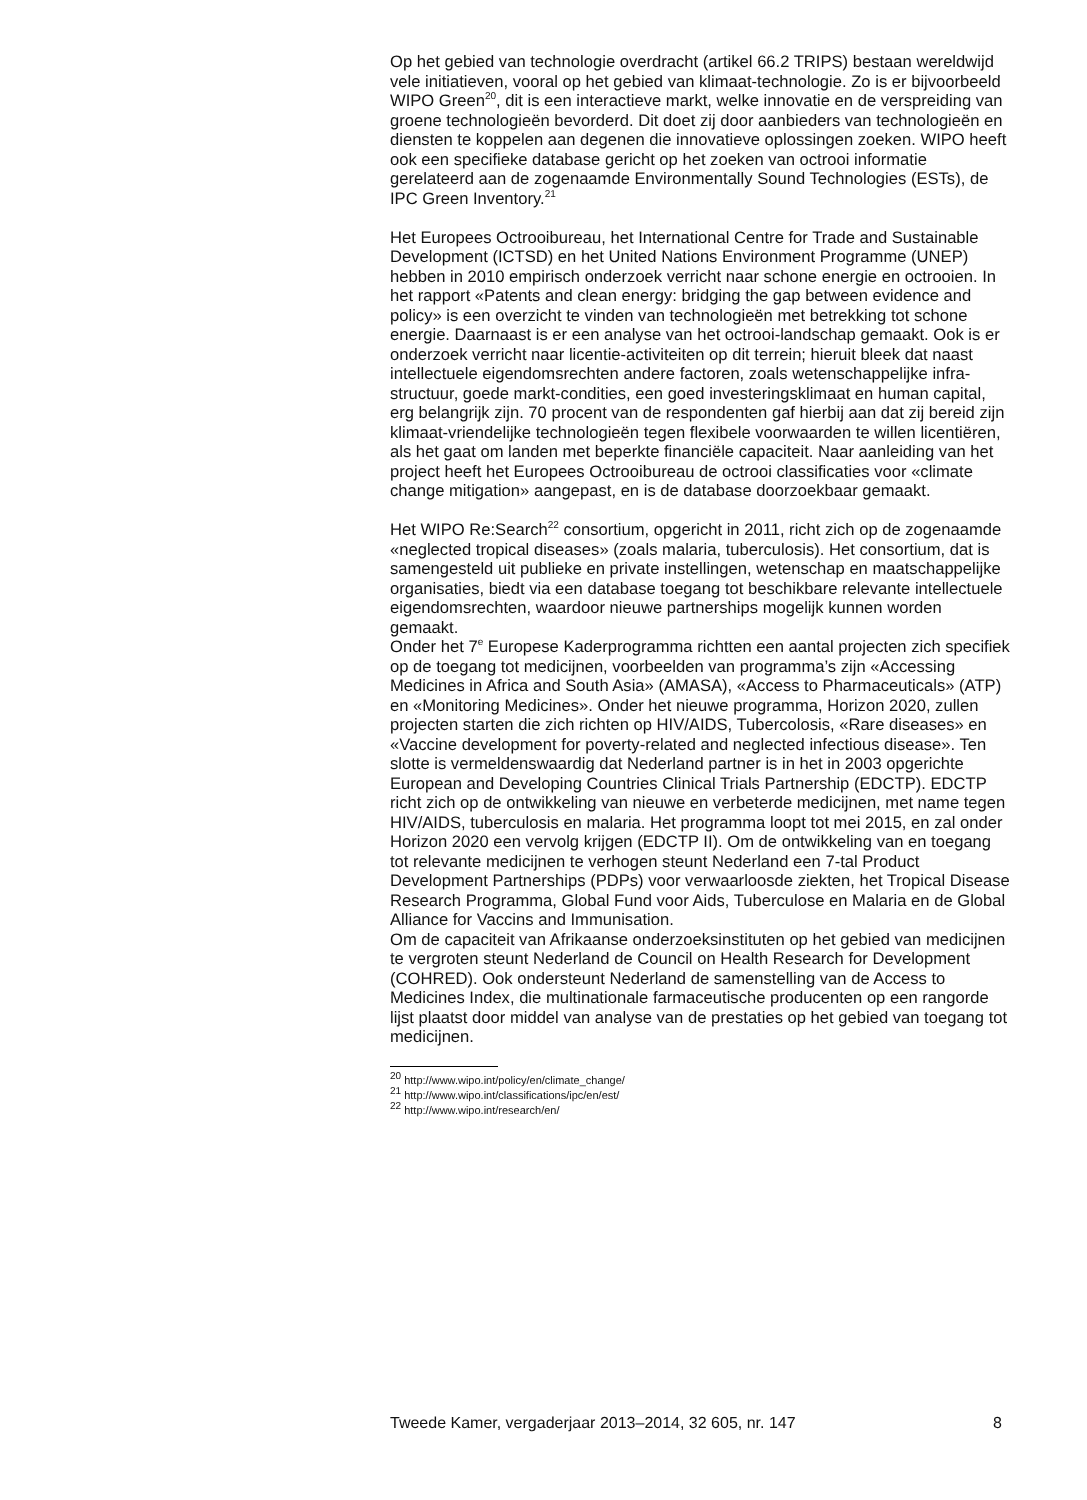Op het gebied van technologie overdracht (artikel 66.2 TRIPS) bestaan wereldwijd vele initiatieven, vooral op het gebied van klimaat-technologie. Zo is er bijvoorbeeld WIPO Green<sup>20</sup>, dit is een interactieve markt, welke innovatie en de verspreiding van groene technologieën bevorderd. Dit doet zij door aanbieders van technologieën en diensten te koppelen aan degenen die innovatieve oplossingen zoeken. WIPO heeft ook een specifieke database gericht op het zoeken van octrooi informatie gerelateerd aan de zogenaamde Environmentally Sound Technologies (ESTs), de IPC Green Inventory.<sup>21</sup>
Het Europees Octrooibureau, het International Centre for Trade and Sustainable Development (ICTSD) en het United Nations Environment Programme (UNEP) hebben in 2010 empirisch onderzoek verricht naar schone energie en octrooien. In het rapport «Patents and clean energy: bridging the gap between evidence and policy» is een overzicht te vinden van technologieën met betrekking tot schone energie. Daarnaast is er een analyse van het octrooi-landschap gemaakt. Ook is er onderzoek verricht naar licentie-activiteiten op dit terrein; hieruit bleek dat naast intellectuele eigendomsrechten andere factoren, zoals wetenschappelijke infra-structuur, goede markt-condities, een goed investeringsklimaat en human capital, erg belangrijk zijn. 70 procent van de respondenten gaf hierbij aan dat zij bereid zijn klimaat-vriendelijke technologieën tegen flexibele voorwaarden te willen licentiëren, als het gaat om landen met beperkte financiële capaciteit. Naar aanleiding van het project heeft het Europees Octrooibureau de octrooi classificaties voor «climate change mitigation» aangepast, en is de database doorzoekbaar gemaakt.
Het WIPO Re:Search<sup>22</sup> consortium, opgericht in 2011, richt zich op de zogenaamde «neglected tropical diseases» (zoals malaria, tuberculosis). Het consortium, dat is samengesteld uit publieke en private instellingen, wetenschap en maatschappelijke organisaties, biedt via een database toegang tot beschikbare relevante intellectuele eigendomsrechten, waardoor nieuwe partnerships mogelijk kunnen worden gemaakt.
Onder het 7<sup>e</sup> Europese Kaderprogramma richtten een aantal projecten zich specifiek op de toegang tot medicijnen, voorbeelden van programma’s zijn «Accessing Medicines in Africa and South Asia» (AMASA), «Access to Pharmaceuticals» (ATP) en «Monitoring Medicines». Onder het nieuwe programma, Horizon 2020, zullen projecten starten die zich richten op HIV/AIDS, Tubercolosis, «Rare diseases» en «Vaccine development for poverty-related and neglected infectious disease». Ten slotte is vermeldenswaardig dat Nederland partner is in het in 2003 opgerichte European and Developing Countries Clinical Trials Partnership (EDCTP). EDCTP richt zich op de ontwikkeling van nieuwe en verbeterde medicijnen, met name tegen HIV/AIDS, tuberculosis en malaria. Het programma loopt tot mei 2015, en zal onder Horizon 2020 een vervolg krijgen (EDCTP II). Om de ontwikkeling van en toegang tot relevante medicijnen te verhogen steunt Nederland een 7-tal Product Development Partnerships (PDPs) voor verwaarloosde ziekten, het Tropical Disease Research Programma, Global Fund voor Aids, Tuberculose en Malaria en de Global Alliance for Vaccins and Immunisation.
Om de capaciteit van Afrikaanse onderzoeksinstituten op het gebied van medicijnen te vergroten steunt Nederland de Council on Health Research for Development (COHRED). Ook ondersteunt Nederland de samenstelling van de Access to Medicines Index, die multinationale farmaceutische producenten op een rangorde lijst plaatst door middel van analyse van de prestaties op het gebied van toegang tot medicijnen.
<sup>20</sup> http://www.wipo.int/policy/en/climate_change/
<sup>21</sup> http://www.wipo.int/classifications/ipc/en/est/
<sup>22</sup> http://www.wipo.int/research/en/
Tweede Kamer, vergaderjaar 2013–2014, 32 605, nr. 147 8